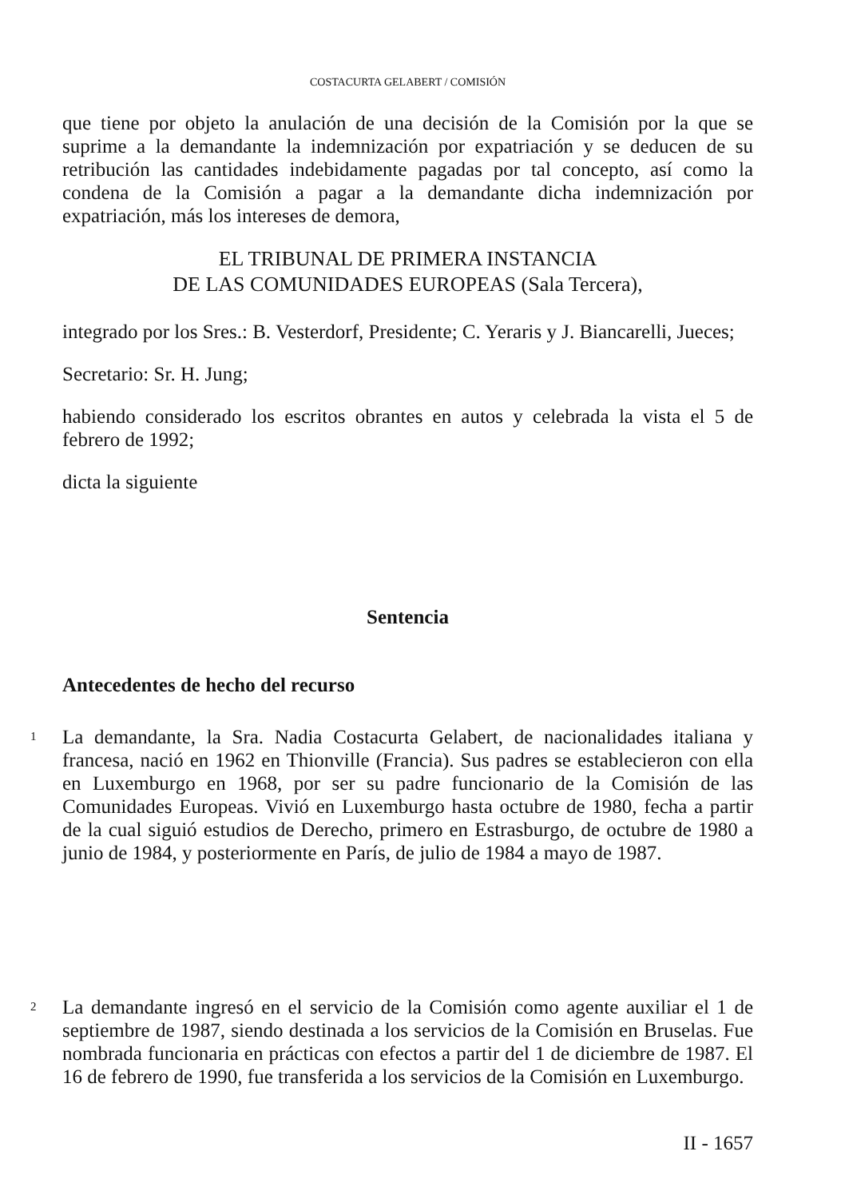COSTACURTA GELABERT / COMISIÓN
que tiene por objeto la anulación de una decisión de la Comisión por la que se suprime a la demandante la indemnización por expatriación y se deducen de su retribución las cantidades indebidamente pagadas por tal concepto, así como la condena de la Comisión a pagar a la demandante dicha indemnización por expatriación, más los intereses de demora,
EL TRIBUNAL DE PRIMERA INSTANCIA
DE LAS COMUNIDADES EUROPEAS (Sala Tercera),
integrado por los Sres.: B. Vesterdorf, Presidente; C. Yeraris y J. Biancarelli, Jueces;
Secretario: Sr. H. Jung;
habiendo considerado los escritos obrantes en autos y celebrada la vista el 5 de febrero de 1992;
dicta la siguiente
Sentencia
Antecedentes de hecho del recurso
1
La demandante, la Sra. Nadia Costacurta Gelabert, de nacionalidades italiana y francesa, nació en 1962 en Thionville (Francia). Sus padres se establecieron con ella en Luxemburgo en 1968, por ser su padre funcionario de la Comisión de las Comunidades Europeas. Vivió en Luxemburgo hasta octubre de 1980, fecha a partir de la cual siguió estudios de Derecho, primero en Estrasburgo, de octubre de 1980 a junio de 1984, y posteriormente en París, de julio de 1984 a mayo de 1987.
2
La demandante ingresó en el servicio de la Comisión como agente auxiliar el 1 de septiembre de 1987, siendo destinada a los servicios de la Comisión en Bruselas. Fue nombrada funcionaria en prácticas con efectos a partir del 1 de diciembre de 1987. El 16 de febrero de 1990, fue transferida a los servicios de la Comisión en Luxemburgo.
II - 1657